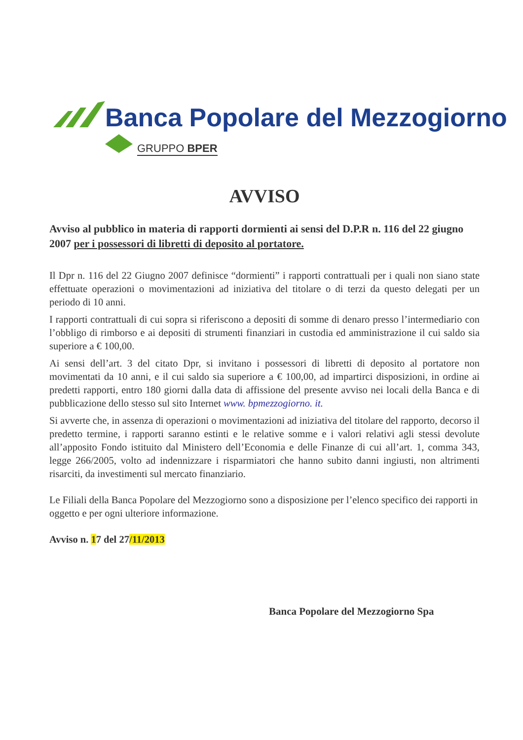Banca Popolare del Mezzogiorno
GRUPPO BPER
AVVISO
Avviso al pubblico in materia di rapporti dormienti ai sensi del D.P.R n. 116 del 22 giugno 2007 per i possessori di libretti di deposito al portatore.
Il Dpr n. 116 del 22 Giugno 2007 definisce “dormienti” i rapporti contrattuali per i quali non siano state effettuate operazioni o movimentazioni ad iniziativa del titolare o di terzi da questo delegati per un periodo di 10 anni.
I rapporti contrattuali di cui sopra si riferiscono a depositi di somme di denaro presso l’intermediario con l’obbligo di rimborso e ai depositi di strumenti finanziari in custodia ed amministrazione il cui saldo sia superiore a € 100,00.
Ai sensi dell’art. 3 del citato Dpr, si invitano i possessori di libretti di deposito al portatore non movimentati da 10 anni, e il cui saldo sia superiore a € 100,00, ad impartirci disposizioni, in ordine ai predetti rapporti, entro 180 giorni dalla data di affissione del presente avviso nei locali della Banca e di pubblicazione dello stesso sul sito Internet www. bpmezzogiorno. it.
Si avverte che, in assenza di operazioni o movimentazioni ad iniziativa del titolare del rapporto, decorso il predetto termine, i rapporti saranno estinti e le relative somme e i valori relativi agli stessi devolute all’apposito Fondo istituito dal Ministero dell’Economia e delle Finanze di cui all’art. 1, comma 343, legge 266/2005, volto ad indennizzare i risparmiatori che hanno subito danni ingiusti, non altrimenti risarciti, da investimenti sul mercato finanziario.
Le Filiali della Banca Popolare del Mezzogiorno sono a disposizione per l’elenco specifico dei rapporti in oggetto e per ogni ulteriore informazione.
Avviso n. 17 del 27/11/2013
Banca Popolare del Mezzogiorno Spa